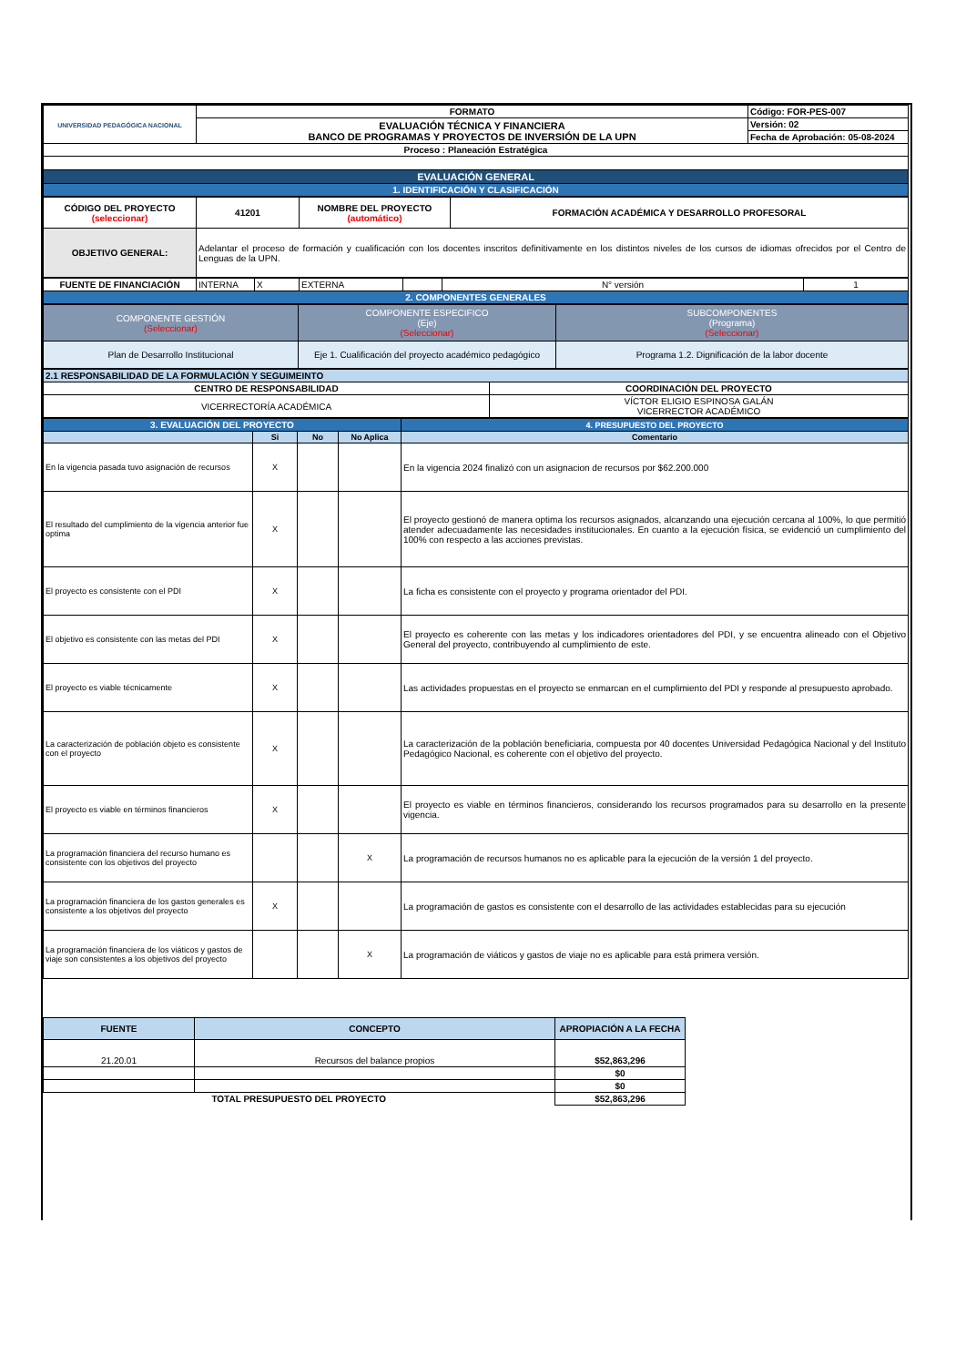| UNIVERSIDAD PEDAGÓGICA NACIONAL | FORMATO | Código: FOR-PES-007 |
| | EVALUACIÓN TÉCNICA Y FINANCIERA BANCO DE PROGRAMAS Y PROYECTOS DE INVERSIÓN DE LA UPN | Versión: 02 |
| | | Fecha de Aprobación: 05-08-2024 |
| Proceso : Planeación Estratégica | | |
| EVALUACIÓN GENERAL | | |
| 1. IDENTIFICACIÓN Y CLASIFICACIÓN | | |
| CÓDIGO DEL PROYECTO (seleccionar) | 41201 | NOMBRE DEL PROYECTO (automático) | FORMACIÓN ACADÉMICA Y DESARROLLO PROFESORAL |
| OBJETIVO GENERAL: | Adelantar el proceso de formación y cualificación con los docentes inscritos definitivamente en los distintos niveles de los cursos de idiomas ofrecidos por el Centro de Lenguas de la UPN. | | |
| FUENTE DE FINANCIACIÓN | INTERNA | X | EXTERNA | | N° versión | 1 |
| 2. COMPONENTES GENERALES | | | | | | |
| COMPONENTE GESTIÓN (Seleccionar) | COMPONENTE ESPECIFICO (Eje) (Seleccionar) | SUBCOMPONENTES (Programa) (Seleccionar) |
| Plan de Desarrollo Institucional | Eje 1. Cualificación del proyecto académico pedagógico | Programa 1.2. Dignificación de la labor docente |
| 2.1 RESPONSABILIDAD DE LA FORMULACIÓN Y SEGUIMEINTO | |
| CENTRO DE RESPONSABILIDAD | COORDINACIÓN DEL PROYECTO |
| VICERRECTORÍA ACADÉMICA | VÍCTOR ELIGIO ESPINOSA GALÁN VICERRECTOR ACADÉMICO |
| 3. EVALUACIÓN DEL PROYECTO | | | | 4. PRESUPUESTO DEL PROYECTO |
| | Si | No | No Aplica | Comentario |
| En la vigencia pasada tuvo asignación de recursos | X | | | En la vigencia 2024 finalizó con un asignacion de recursos por $62.200.000 |
| El resultado del cumplimiento de la vigencia anterior fue optima | X | | | El proyecto gestionó de manera optima los recursos asignados, alcanzando una ejecución cercana al 100%, lo que permitió atender adecuadamente las necesidades institucionales. En cuanto a la ejecución física, se evidenció un cumplimiento del 100% con respecto a las acciones previstas. |
| El proyecto es consistente con el PDI | X | | | La ficha es consistente con el proyecto y programa orientador del PDI. |
| El objetivo es consistente con las metas del PDI | X | | | El proyecto es coherente con las metas y los indicadores orientadores del PDI, y se encuentra alineado con el Objetivo General del proyecto, contribuyendo al cumplimiento de este. |
| El proyecto es viable técnicamente | X | | | Las actividades propuestas en el proyecto se enmarcan en el cumplimiento del PDI y responde al presupuesto aprobado. |
| La caracterización de población objeto es consistente con el proyecto | X | | | La caracterización de la población beneficiaria, compuesta por 40 docentes Universidad Pedagógica Nacional y del Instituto Pedagógico Nacional, es coherente con el objetivo del proyecto. |
| El proyecto es viable en términos financieros | X | | | El proyecto es viable en términos financieros, considerando los recursos programados para su desarrollo en la presente vigencia. |
| La programación financiera del recurso humano es consistente con los objetivos del proyecto | | | X | La programación de recursos humanos no es aplicable para la ejecución de la versión 1 del proyecto. |
| La programación financiera de los gastos generales es consistente a los objetivos del proyecto | X | | | La programación de gastos es consistente con el desarrollo de las actividades establecidas para su ejecución |
| La programación financiera de los viáticos y gastos de viaje son consistentes a los objetivos del proyecto | | | X | La programación de viáticos y gastos de viaje no es aplicable para está primera versión. |
| FUENTE | CONCEPTO | APROPIACIÓN A LA FECHA |
| --- | --- | --- |
| 21.20.01 | Recursos del balance propios | $52,863,296 |
| | | $0 |
| | | $0 |
| TOTAL PRESUPUESTO DEL PROYECTO | | $52,863,296 |